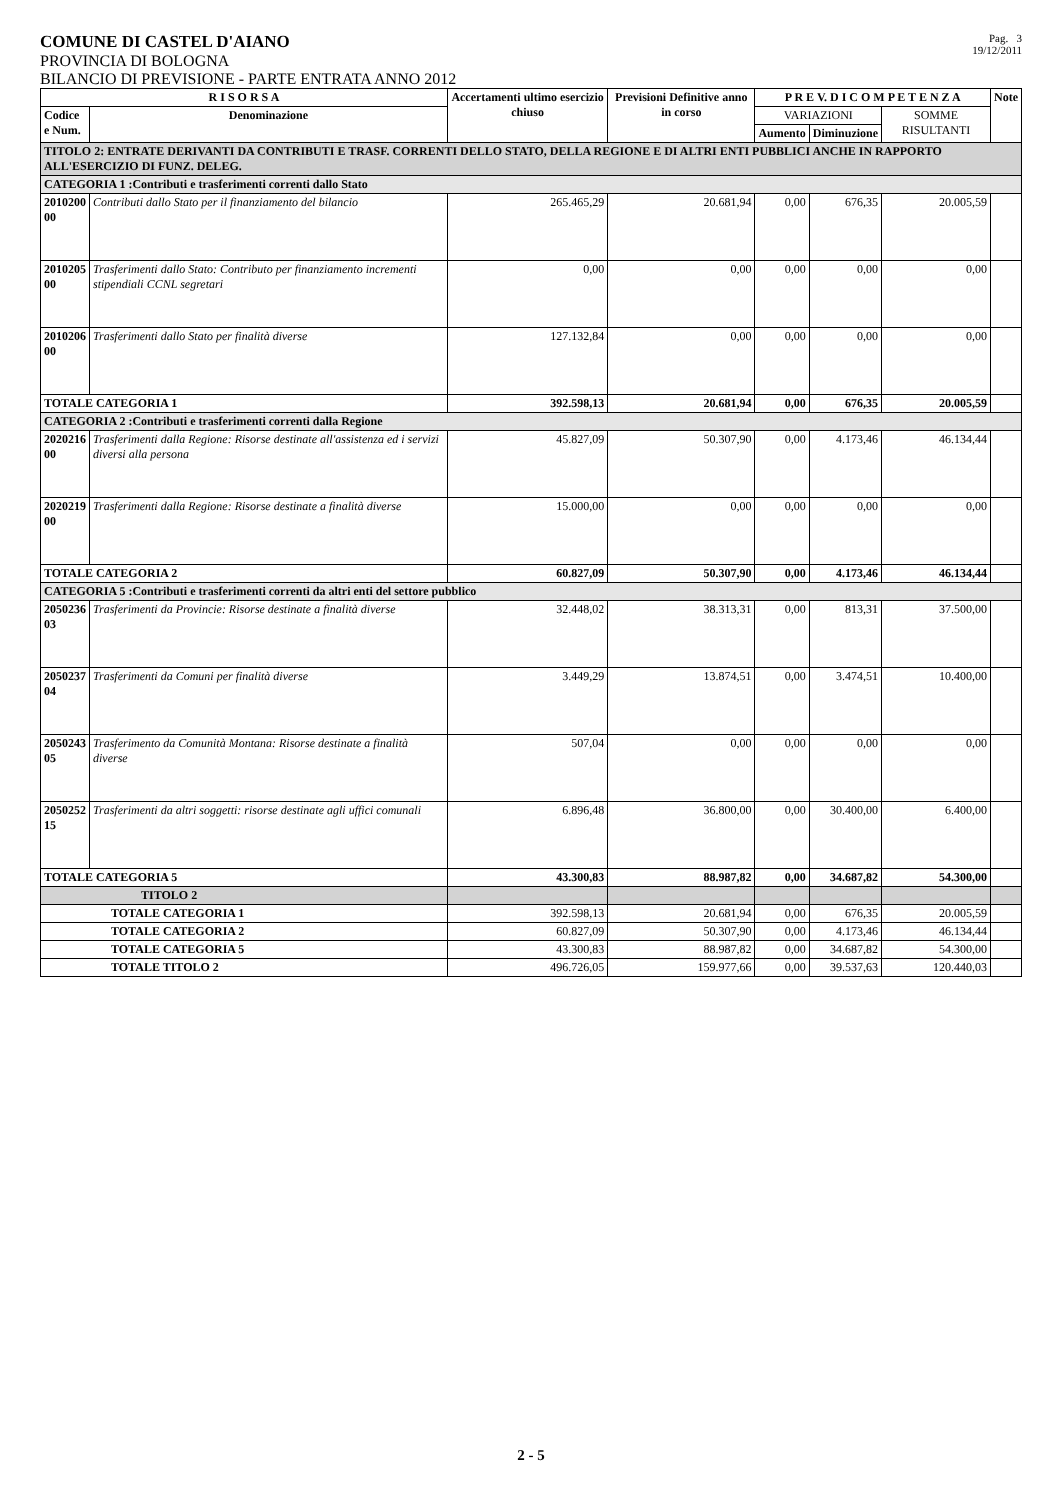COMUNE DI CASTEL D'AIANO
PROVINCIA DI BOLOGNA
Pag. 3
19/12/2011
BILANCIO DI PREVISIONE - PARTE ENTRATA ANNO 2012
| R I S O R S A | | Accertamenti ultimo esercizio chiuso | Previsioni Definitive anno in corso | P R E V. D I C O M P E T E N Z A | | | Note |
| --- | --- | --- | --- | --- | --- | --- | --- |
| Codice e Num. | Denominazione | | | VARIAZIONI | | SOMME RISULTANTI | |
| | | | | Aumento | Diminuzione | | |
| TITOLO 2: ENTRATE DERIVANTI DA CONTRIBUTI E TRASF. CORRENTI DELLO STATO, DELLA REGIONE E DI ALTRI ENTI PUBBLICI ANCHE IN RAPPORTO ALL'ESERCIZIO DI FUNZ. DELEG. | | | | | | | |
| CATEGORIA 1 :Contributi e trasferimenti correnti dallo Stato | | | | | | | |
| 2010200 00 | Contributi dallo Stato per il finanziamento del bilancio | 265.465,29 | 20.681,94 | 0,00 | 676,35 | 20.005,59 | |
| 2010205 00 | Trasferimenti dallo Stato: Contributo per finanziamento incrementi stipendiali CCNL segretari | 0,00 | 0,00 | 0,00 | 0,00 | 0,00 | |
| 2010206 00 | Trasferimenti dallo Stato per finalità diverse | 127.132,84 | 0,00 | 0,00 | 0,00 | 0,00 | |
| TOTALE CATEGORIA 1 | | 392.598,13 | 20.681,94 | 0,00 | 676,35 | 20.005,59 | |
| CATEGORIA 2 :Contributi e trasferimenti correnti dalla Regione | | | | | | | |
| 2020216 00 | Trasferimenti dalla Regione: Risorse destinate all'assistenza ed i servizi diversi alla persona | 45.827,09 | 50.307,90 | 0,00 | 4.173,46 | 46.134,44 | |
| 2020219 00 | Trasferimenti dalla Regione: Risorse destinate a finalità diverse | 15.000,00 | 0,00 | 0,00 | 0,00 | 0,00 | |
| TOTALE CATEGORIA 2 | | 60.827,09 | 50.307,90 | 0,00 | 4.173,46 | 46.134,44 | |
| CATEGORIA 5 :Contributi e trasferimenti correnti da altri enti del settore pubblico | | | | | | | |
| 2050236 03 | Trasferimenti da Provincie: Risorse destinate a finalità diverse | 32.448,02 | 38.313,31 | 0,00 | 813,31 | 37.500,00 | |
| 2050237 04 | Trasferimenti da Comuni per finalità diverse | 3.449,29 | 13.874,51 | 0,00 | 3.474,51 | 10.400,00 | |
| 2050243 05 | Trasferimento da Comunità Montana: Risorse destinate a finalità diverse | 507,04 | 0,00 | 0,00 | 0,00 | 0,00 | |
| 2050252 15 | Trasferimenti da altri soggetti: risorse destinate agli uffici comunali | 6.896,48 | 36.800,00 | 0,00 | 30.400,00 | 6.400,00 | |
| TOTALE CATEGORIA 5 | | 43.300,83 | 88.987,82 | 0,00 | 34.687,82 | 54.300,00 | |
| TITOLO 2 | | | | | | | |
| TOTALE CATEGORIA 1 | | 392.598,13 | 20.681,94 | 0,00 | 676,35 | 20.005,59 | |
| TOTALE CATEGORIA 2 | | 60.827,09 | 50.307,90 | 0,00 | 4.173,46 | 46.134,44 | |
| TOTALE CATEGORIA 5 | | 43.300,83 | 88.987,82 | 0,00 | 34.687,82 | 54.300,00 | |
| TOTALE TITOLO 2 | | 496.726,05 | 159.977,66 | 0,00 | 39.537,63 | 120.440,03 | |
2 - 5